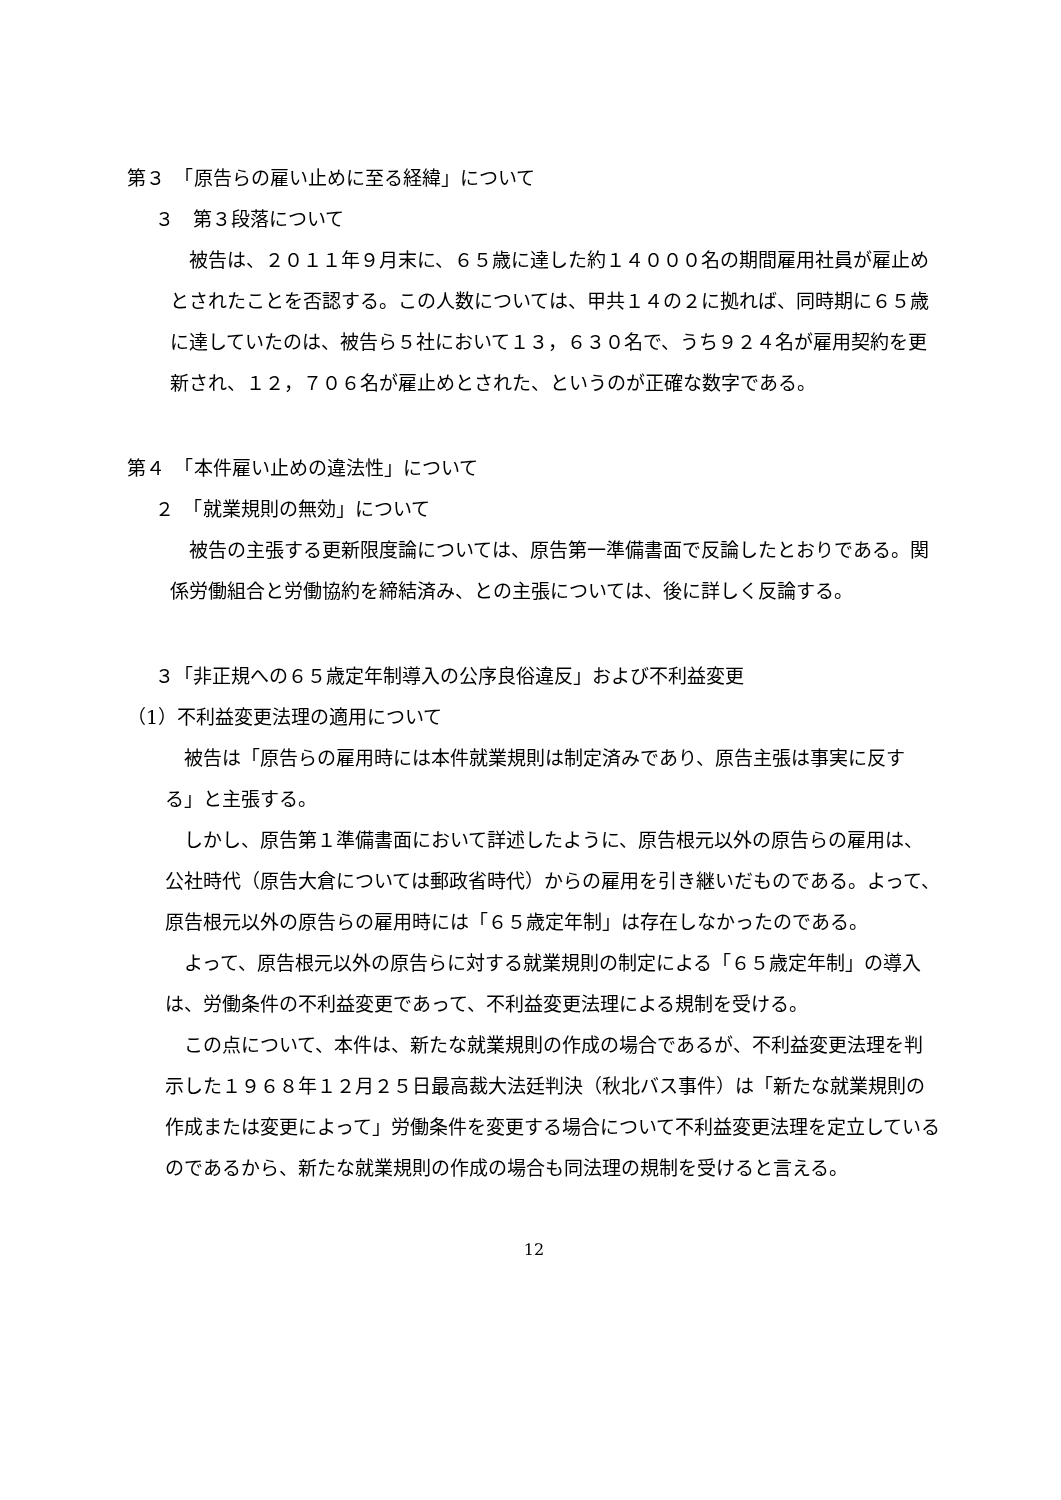第３　「原告らの雇い止めに至る経緯」について
３　第３段落について
　被告は、２０１１年９月末に、６５歳に達した約１４０００名の期間雇用社員が雇止めとされたことを否認する。この人数については、甲共１４の２に拠れば、同時期に６５歳に達していたのは、被告ら５社において１３，６３０名で、うち９２４名が雇用契約を更新され、１２，７０６名が雇止めとされた、というのが正確な数字である。
第４　「本件雇い止めの違法性」について
２　「就業規則の無効」について
　被告の主張する更新限度論については、原告第一準備書面で反論したとおりである。関係労働組合と労働協約を締結済み、との主張については、後に詳しく反論する。
３「非正規への６５歳定年制導入の公序良俗違反」および不利益変更
（1）不利益変更法理の適用について
　被告は「原告らの雇用時には本件就業規則は制定済みであり、原告主張は事実に反する」と主張する。
　しかし、原告第１準備書面において詳述したように、原告根元以外の原告らの雇用は、公社時代（原告大倉については郵政省時代）からの雇用を引き継いだものである。よって、原告根元以外の原告らの雇用時には「６５歳定年制」は存在しなかったのである。
　よって、原告根元以外の原告らに対する就業規則の制定による「６５歳定年制」の導入は、労働条件の不利益変更であって、不利益変更法理による規制を受ける。
　この点について、本件は、新たな就業規則の作成の場合であるが、不利益変更法理を判示した１９６８年１２月２５日最高裁大法廷判決（秋北バス事件）は「新たな就業規則の作成または変更によって」労働条件を変更する場合について不利益変更法理を定立しているのであるから、新たな就業規則の作成の場合も同法理の規制を受けると言える。
12